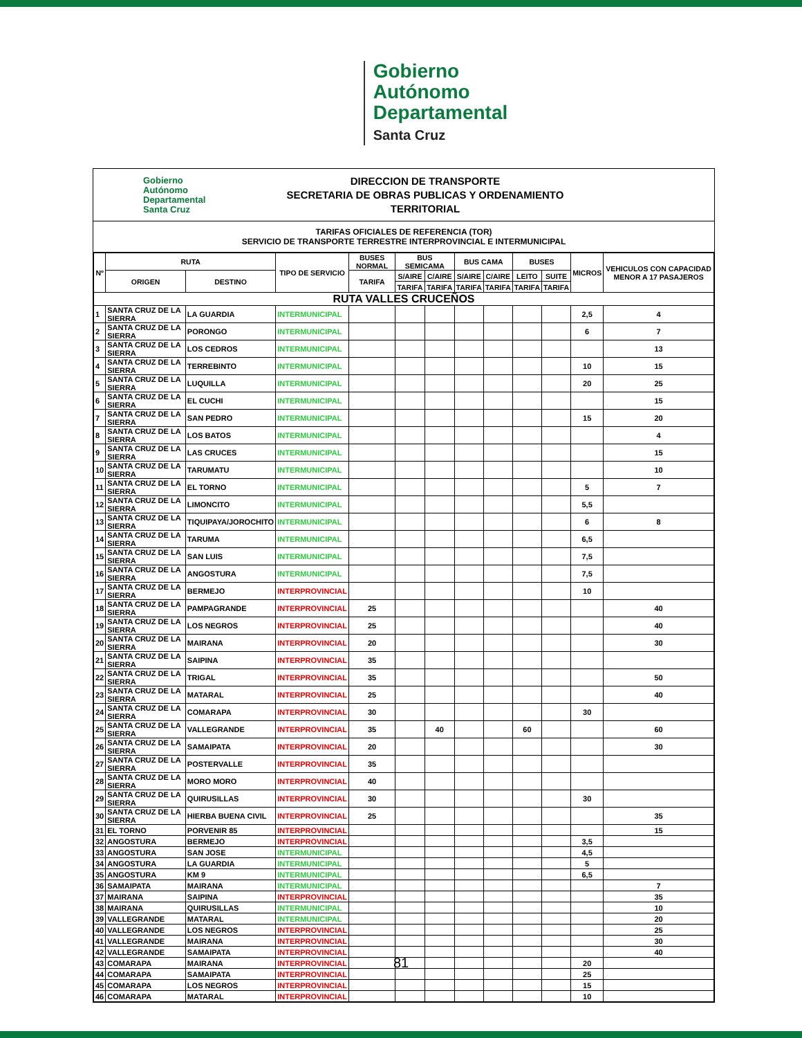Gobierno
Autónomo
Departamental
Santa Cruz
Gobierno
Autónomo
Departamental
Santa Cruz
DIRECCION DE TRANSPORTE
SECRETARIA DE OBRAS PUBLICAS Y ORDENAMIENTO TERRITORIAL
TARIFAS OFICIALES DE REFERENCIA (TOR)
SERVICIO DE TRANSPORTE TERRESTRE INTERPROVINCIAL E INTERMUNICIPAL
| Nº | RUTA | | TIPO DE SERVICIO | BUSES NORMAL | BUS SEMICAMA | | BUS CAMA | | BUSES | | MICROS | VEHICULOS CON CAPACIDAD MENOR A 17 PASAJEROS |
| --- | --- | --- | --- | --- | --- | --- | --- | --- | --- | --- | --- | --- |
| | ORIGEN | DESTINO | | TARIFA | S/AIRE | C/AIRE | S/AIRE | C/AIRE | LEITO | SUITE | | |
| | | | | | TARIFA | TARIFA | TARIFA | TARIFA | TARIFA | TARIFA | | |
| RUTA VALLES CRUCEÑOS | | | | | | | | | | | | |
| 1 | SANTA CRUZ DE LA SIERRA | LA GUARDIA | INTERMUNICIPAL | | | | | | | | 2,5 | 4 |
| 2 | SANTA CRUZ DE LA SIERRA | PORONGO | INTERMUNICIPAL | | | | | | | | 6 | 7 |
| 3 | SANTA CRUZ DE LA SIERRA | LOS CEDROS | INTERMUNICIPAL | | | | | | | | | 13 |
| 4 | SANTA CRUZ DE LA SIERRA | TERREBINTO | INTERMUNICIPAL | | | | | | | | 10 | 15 |
| 5 | SANTA CRUZ DE LA SIERRA | LUQUILLA | INTERMUNICIPAL | | | | | | | | 20 | 25 |
| 6 | SANTA CRUZ DE LA SIERRA | EL CUCHI | INTERMUNICIPAL | | | | | | | | | 15 |
| 7 | SANTA CRUZ DE LA SIERRA | SAN PEDRO | INTERMUNICIPAL | | | | | | | | 15 | 20 |
| 8 | SANTA CRUZ DE LA SIERRA | LOS BATOS | INTERMUNICIPAL | | | | | | | | | 4 |
| 9 | SANTA CRUZ DE LA SIERRA | LAS CRUCES | INTERMUNICIPAL | | | | | | | | | 15 |
| 10 | SANTA CRUZ DE LA SIERRA | TARUMATU | INTERMUNICIPAL | | | | | | | | | 10 |
| 11 | SANTA CRUZ DE LA SIERRA | EL TORNO | INTERMUNICIPAL | | | | | | | | 5 | 7 |
| 12 | SANTA CRUZ DE LA SIERRA | LIMONCITO | INTERMUNICIPAL | | | | | | | | 5,5 | |
| 13 | SANTA CRUZ DE LA SIERRA | TIQUIPAYA/JOROCHITO | INTERMUNICIPAL | | | | | | | | 6 | 8 |
| 14 | SANTA CRUZ DE LA SIERRA | TARUMA | INTERMUNICIPAL | | | | | | | | 6,5 | |
| 15 | SANTA CRUZ DE LA SIERRA | SAN LUIS | INTERMUNICIPAL | | | | | | | | 7,5 | |
| 16 | SANTA CRUZ DE LA SIERRA | ANGOSTURA | INTERMUNICIPAL | | | | | | | | 7,5 | |
| 17 | SANTA CRUZ DE LA SIERRA | BERMEJO | INTERPROVINCIAL | | | | | | | | 10 | |
| 18 | SANTA CRUZ DE LA SIERRA | PAMPAGRANDE | INTERPROVINCIAL | 25 | | | | | | | | 40 |
| 19 | SANTA CRUZ DE LA SIERRA | LOS NEGROS | INTERPROVINCIAL | 25 | | | | | | | | 40 |
| 20 | SANTA CRUZ DE LA SIERRA | MAIRANA | INTERPROVINCIAL | 20 | | | | | | | | 30 |
| 21 | SANTA CRUZ DE LA SIERRA | SAIPINA | INTERPROVINCIAL | 35 | | | | | | | | |
| 22 | SANTA CRUZ DE LA SIERRA | TRIGAL | INTERPROVINCIAL | 35 | | | | | | | | 50 |
| 23 | SANTA CRUZ DE LA SIERRA | MATARAL | INTERPROVINCIAL | 25 | | | | | | | | 40 |
| 24 | SANTA CRUZ DE LA SIERRA | COMARAPA | INTERPROVINCIAL | 30 | | | | | | | 30 | |
| 25 | SANTA CRUZ DE LA SIERRA | VALLEGRANDE | INTERPROVINCIAL | 35 | | 40 | | | 60 | | | 60 |
| 26 | SANTA CRUZ DE LA SIERRA | SAMAIPATA | INTERPROVINCIAL | 20 | | | | | | | | 30 |
| 27 | SANTA CRUZ DE LA SIERRA | POSTERVALLE | INTERPROVINCIAL | 35 | | | | | | | | |
| 28 | SANTA CRUZ DE LA SIERRA | MORO MORO | INTERPROVINCIAL | 40 | | | | | | | | |
| 29 | SANTA CRUZ DE LA SIERRA | QUIRUSILLAS | INTERPROVINCIAL | 30 | | | | | | | 30 | |
| 30 | SANTA CRUZ DE LA SIERRA | HIERBA BUENA CIVIL | INTERPROVINCIAL | 25 | | | | | | | | 35 |
| 31 | EL TORNO | PORVENIR 85 | INTERPROVINCIAL | | | | | | | | | 15 |
| 32 | ANGOSTURA | BERMEJO | INTERPROVINCIAL | | | | | | | | 3,5 | |
| 33 | ANGOSTURA | SAN JOSE | INTERMUNICIPAL | | | | | | | | 4,5 | |
| 34 | ANGOSTURA | LA GUARDIA | INTERMUNICIPAL | | | | | | | | 5 | |
| 35 | ANGOSTURA | KM 9 | INTERMUNICIPAL | | | | | | | | 6,5 | |
| 36 | SAMAIPATA | MAIRANA | INTERMUNICIPAL | | | | | | | | | 7 |
| 37 | MAIRANA | SAIPINA | INTERPROVINCIAL | | | | | | | | | 35 |
| 38 | MAIRANA | QUIRUSILLAS | INTERMUNICIPAL | | | | | | | | | 10 |
| 39 | VALLEGRANDE | MATARAL | INTERMUNICIPAL | | | | | | | | | 20 |
| 40 | VALLEGRANDE | LOS NEGROS | INTERPROVINCIAL | | | | | | | | | 25 |
| 41 | VALLEGRANDE | MAIRANA | INTERPROVINCIAL | | | | | | | | | 30 |
| 42 | VALLEGRANDE | SAMAIPATA | INTERPROVINCIAL | | | | | | | | | 40 |
| 43 | COMARAPA | MAIRANA | INTERPROVINCIAL | | | | | | | | 20 | |
| 44 | COMARAPA | SAMAIPATA | INTERPROVINCIAL | | | | | | | | 25 | |
| 45 | COMARAPA | LOS NEGROS | INTERPROVINCIAL | | | | | | | | 15 | |
| 46 | COMARAPA | MATARAL | INTERPROVINCIAL | | | | | | | | 10 | |
81